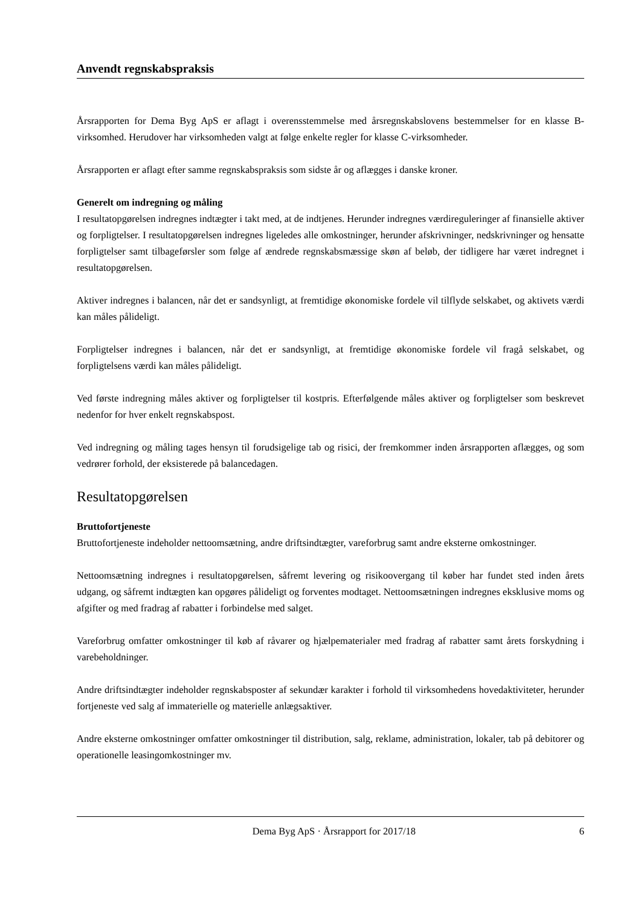Anvendt regnskabspraksis
Årsrapporten for Dema Byg ApS er aflagt i overensstemmelse med årsregnskabslovens bestemmelser for en klasse B-virksomhed. Herudover har virksomheden valgt at følge enkelte regler for klasse C-virksomheder.
Årsrapporten er aflagt efter samme regnskabspraksis som sidste år og aflægges i danske kroner.
Generelt om indregning og måling
I resultatopgørelsen indregnes indtægter i takt med, at de indtjenes. Herunder indregnes værdireguleringer af finansielle aktiver og forpligtelser. I resultatopgørelsen indregnes ligeledes alle omkostninger, herunder afskrivninger, nedskrivninger og hensatte forpligtelser samt tilbageførsler som følge af ændrede regnskabsmæssige skøn af beløb, der tidligere har været indregnet i resultatopgørelsen.
Aktiver indregnes i balancen, når det er sandsynligt, at fremtidige økonomiske fordele vil tilflyde selskabet, og aktivets værdi kan måles pålideligt.
Forpligtelser indregnes i balancen, når det er sandsynligt, at fremtidige økonomiske fordele vil fragå selskabet, og forpligtelsens værdi kan måles pålideligt.
Ved første indregning måles aktiver og forpligtelser til kostpris. Efterfølgende måles aktiver og forpligtelser som beskrevet nedenfor for hver enkelt regnskabspost.
Ved indregning og måling tages hensyn til forudsigelige tab og risici, der fremkommer inden årsrapporten aflægges, og som vedrører forhold, der eksisterede på balancedagen.
Resultatopgørelsen
Bruttofortjeneste
Bruttofortjeneste indeholder nettoomsætning, andre driftsindtægter, vareforbrug samt andre eksterne omkostninger.
Nettoomsætning indregnes i resultatopgørelsen, såfremt levering og risikoovergang til køber har fundet sted inden årets udgang, og såfremt indtægten kan opgøres pålideligt og forventes modtaget. Nettoomsætningen indregnes eksklusive moms og afgifter og med fradrag af rabatter i forbindelse med salget.
Vareforbrug omfatter omkostninger til køb af råvarer og hjælpematerialer med fradrag af rabatter samt årets forskydning i varebeholdninger.
Andre driftsindtægter indeholder regnskabsposter af sekundær karakter i forhold til virksomhedens hovedaktiviteter, herunder fortjeneste ved salg af immaterielle og materielle anlægsaktiver.
Andre eksterne omkostninger omfatter omkostninger til distribution, salg, reklame, administration, lokaler, tab på debitorer og operationelle leasingomkostninger mv.
Dema Byg ApS · Årsrapport for 2017/18 6